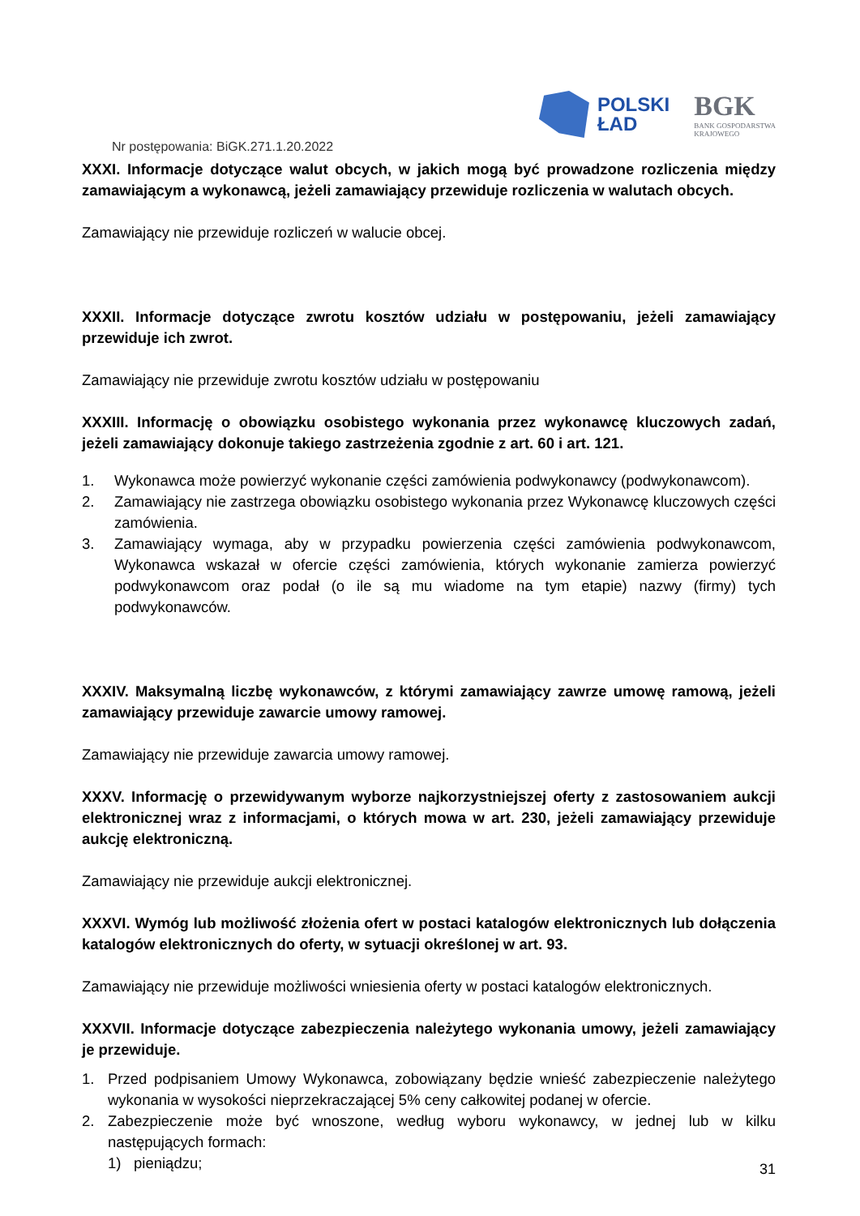POLSKI
ŁAD
BGK
BANK GOSPODARSTWA
KRAJOWEGO
Nr postępowania: BiGK.271.1.20.2022
XXXI. Informacje dotyczące walut obcych, w jakich mogą być prowadzone rozliczenia między zamawiającym a wykonawcą, jeżeli zamawiający przewiduje rozliczenia w walutach obcych.
Zamawiający nie przewiduje rozliczeń w walucie obcej.
XXXII. Informacje dotyczące zwrotu kosztów udziału w postępowaniu, jeżeli zamawiający przewiduje ich zwrot.
Zamawiający nie przewiduje zwrotu kosztów udziału w postępowaniu
XXXIII. Informację o obowiązku osobistego wykonania przez wykonawcę kluczowych zadań, jeżeli zamawiający dokonuje takiego zastrzeżenia zgodnie z art. 60 i art. 121.
1. Wykonawca może powierzyć wykonanie części zamówienia podwykonawcy (podwykonawcom).
2. Zamawiający nie zastrzega obowiązku osobistego wykonania przez Wykonawcę kluczowych części zamówienia.
3. Zamawiający wymaga, aby w przypadku powierzenia części zamówienia podwykonawcom, Wykonawca wskazał w ofercie części zamówienia, których wykonanie zamierza powierzyć podwykonawcom oraz podał (o ile są mu wiadome na tym etapie) nazwy (firmy) tych podwykonawców.
XXXIV. Maksymalną liczbę wykonawców, z którymi zamawiający zawrze umowę ramową, jeżeli zamawiający przewiduje zawarcie umowy ramowej.
Zamawiający nie przewiduje zawarcia umowy ramowej.
XXXV. Informację o przewidywanym wyborze najkorzystniejszej oferty z zastosowaniem aukcji elektronicznej wraz z informacjami, o których mowa w art. 230, jeżeli zamawiający przewiduje aukcję elektroniczną.
Zamawiający nie przewiduje aukcji elektronicznej.
XXXVI. Wymóg lub możliwość złożenia ofert w postaci katalogów elektronicznych lub dołączenia katalogów elektronicznych do oferty, w sytuacji określonej w art. 93.
Zamawiający nie przewiduje możliwości wniesienia oferty w postaci katalogów elektronicznych.
XXXVII. Informacje dotyczące zabezpieczenia należytego wykonania umowy, jeżeli zamawiający je przewiduje.
1. Przed podpisaniem Umowy Wykonawca, zobowiązany będzie wnieść zabezpieczenie należytego wykonania w wysokości nieprzekraczającej 5% ceny całkowitej podanej w ofercie.
2. Zabezpieczenie może być wnoszone, według wyboru wykonawcy, w jednej lub w kilku następujących formach:
1) pieniądzu;
31